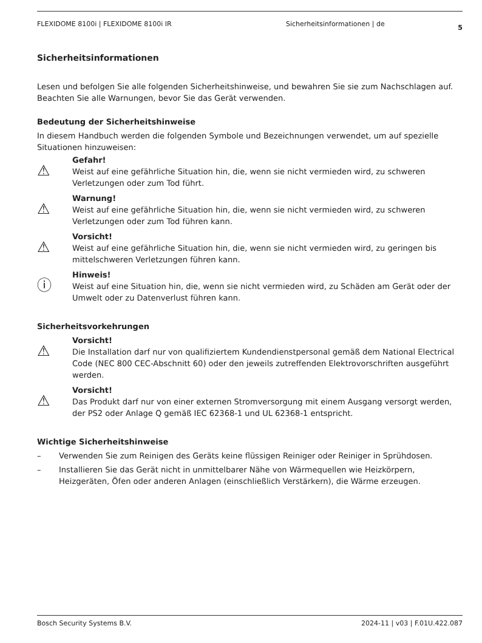FLEXIDOME 8100i | FLEXIDOME 8100i IR Sicherheitsinformationen | de 5
Sicherheitsinformationen
Lesen und befolgen Sie alle folgenden Sicherheitshinweise, und bewahren Sie sie zum Nachschlagen auf. Beachten Sie alle Warnungen, bevor Sie das Gerät verwenden.
Bedeutung der Sicherheitshinweise
In diesem Handbuch werden die folgenden Symbole und Bezeichnungen verwendet, um auf spezielle Situationen hinzuweisen:
⚠
Gefahr!
Weist auf eine gefährliche Situation hin, die, wenn sie nicht vermieden wird, zu schweren Verletzungen oder zum Tod führt.
⚠
Warnung!
Weist auf eine gefährliche Situation hin, die, wenn sie nicht vermieden wird, zu schweren Verletzungen oder zum Tod führen kann.
⚠
Vorsicht!
Weist auf eine gefährliche Situation hin, die, wenn sie nicht vermieden wird, zu geringen bis mittelschweren Verletzungen führen kann.
ⓘ
Hinweis!
Weist auf eine Situation hin, die, wenn sie nicht vermieden wird, zu Schäden am Gerät oder der Umwelt oder zu Datenverlust führen kann.
Sicherheitsvorkehrungen
⚠
Vorsicht!
Die Installation darf nur von qualifiziertem Kundendienstpersonal gemäß dem National Electrical Code (NEC 800 CEC-Abschnitt 60) oder den jeweils zutreffenden Elektrovorschriften ausgeführt werden.
⚠
Vorsicht!
Das Produkt darf nur von einer externen Stromversorgung mit einem Ausgang versorgt werden, der PS2 oder Anlage Q gemäß IEC 62368-1 und UL 62368-1 entspricht.
Wichtige Sicherheitshinweise
– Verwenden Sie zum Reinigen des Geräts keine flüssigen Reiniger oder Reiniger in Sprühdosen.
– Installieren Sie das Gerät nicht in unmittelbarer Nähe von Wärmequellen wie Heizkörpern, Heizgeräten, Öfen oder anderen Anlagen (einschließlich Verstärkern), die Wärme erzeugen.
Bosch Security Systems B.V. 2024-11 | v03 | F.01U.422.087